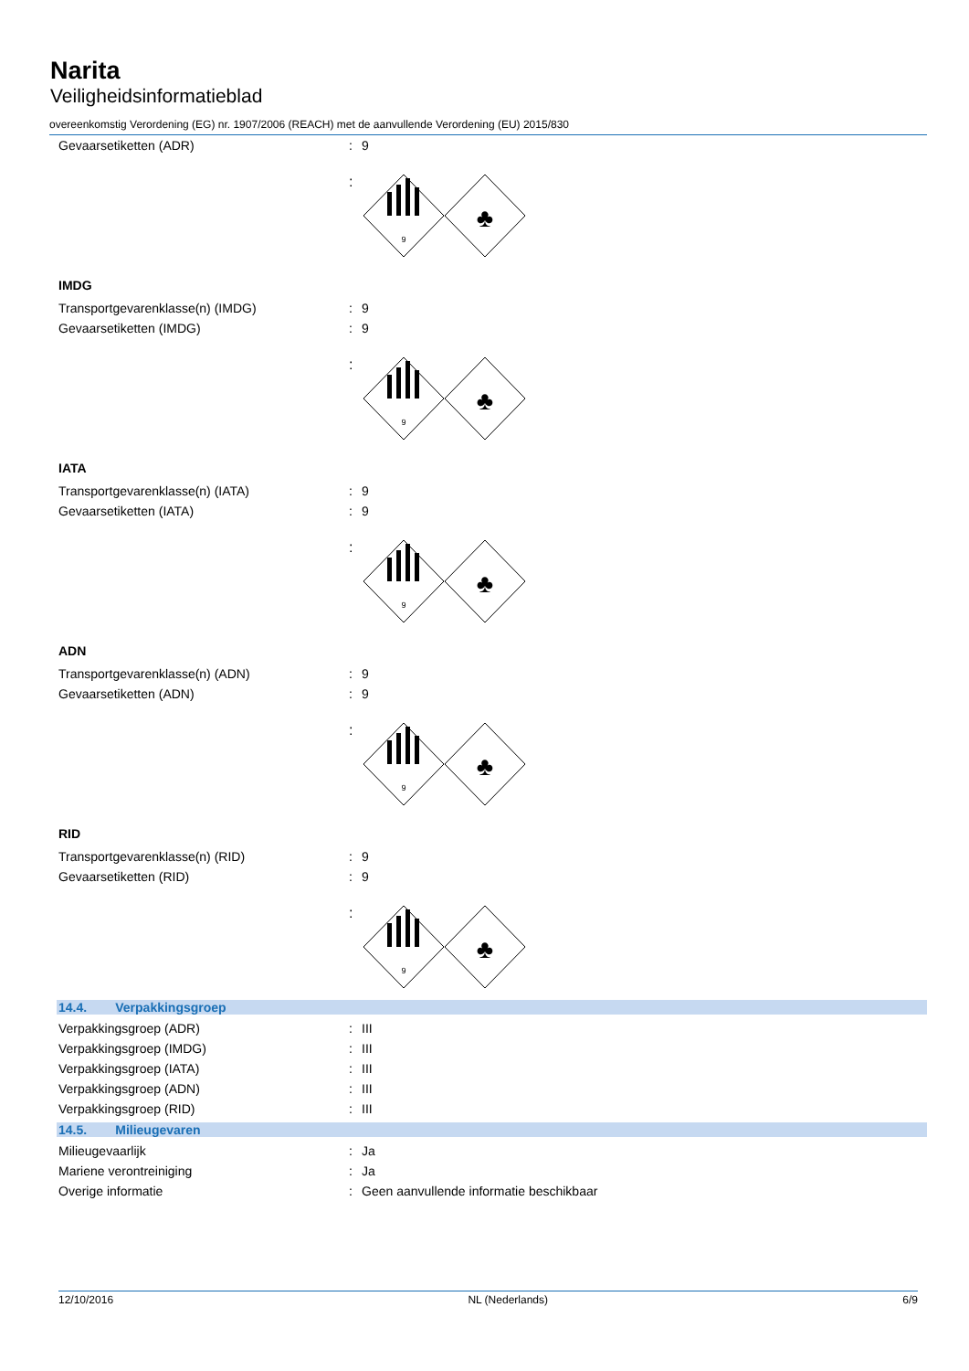Narita
Veiligheidsinformatieblad
overeenkomstig Verordening (EG) nr. 1907/2006 (REACH) met de aanvullende Verordening (EU) 2015/830
Gevaarsetiketten (ADR): 9
:
9
♣
IMDG
Transportgevarenklasse(n) (IMDG): 9
Gevaarsetiketten (IMDG): 9
:
9
♣
IATA
Transportgevarenklasse(n) (IATA): 9
Gevaarsetiketten (IATA): 9
:
9
♣
ADN
Transportgevarenklasse(n) (ADN): 9
Gevaarsetiketten (ADN): 9
:
9
♣
RID
Transportgevarenklasse(n) (RID): 9
Gevaarsetiketten (RID): 9
:
9
♣
14.4. Verpakkingsgroep
Verpakkingsgroep (ADR): III
Verpakkingsgroep (IMDG): III
Verpakkingsgroep (IATA): III
Verpakkingsgroep (ADN): III
Verpakkingsgroep (RID): III
14.5. Milieugevaren
Milieugevaarlijk: Ja
Mariene verontreiniging: Ja
Overige informatie: Geen aanvullende informatie beschikbaar
12/10/2016 NL (Nederlands) 6/9